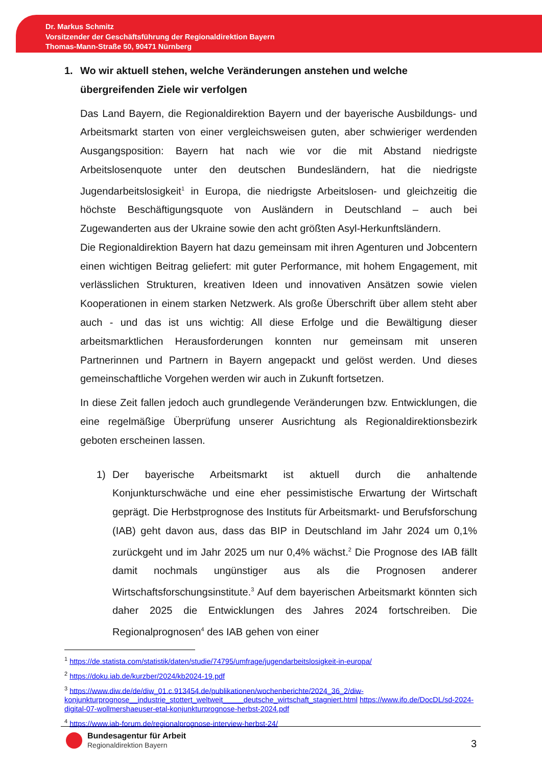Dr. Markus Schmitz
Vorsitzender der Geschäftsführung der Regionaldirektion Bayern
Thomas-Mann-Straße 50, 90471 Nürnberg
1. Wo wir aktuell stehen, welche Veränderungen anstehen und welche übergreifenden Ziele wir verfolgen
Das Land Bayern, die Regionaldirektion Bayern und der bayerische Ausbildungs- und Arbeitsmarkt starten von einer vergleichsweisen guten, aber schwieriger werdenden Ausgangsposition: Bayern hat nach wie vor die mit Abstand niedrigste Arbeitslosenquote unter den deutschen Bundesländern, hat die niedrigste Jugendarbeitslosigkeit<sup>1</sup> in Europa, die niedrigste Arbeitslosen- und gleichzeitig die höchste Beschäftigungsquote von Ausländern in Deutschland – auch bei Zugewanderten aus der Ukraine sowie den acht größten Asyl-Herkunftsländern.
Die Regionaldirektion Bayern hat dazu gemeinsam mit ihren Agenturen und Jobcentern einen wichtigen Beitrag geliefert: mit guter Performance, mit hohem Engagement, mit verlässlichen Strukturen, kreativen Ideen und innovativen Ansätzen sowie vielen Kooperationen in einem starken Netzwerk. Als große Überschrift über allem steht aber auch - und das ist uns wichtig: All diese Erfolge und die Bewältigung dieser arbeitsmarktlichen Herausforderungen konnten nur gemeinsam mit unseren Partnerinnen und Partnern in Bayern angepackt und gelöst werden. Und dieses gemeinschaftliche Vorgehen werden wir auch in Zukunft fortsetzen.
In diese Zeit fallen jedoch auch grundlegende Veränderungen bzw. Entwicklungen, die eine regelmäßige Überprüfung unserer Ausrichtung als Regionaldirektionsbezirk geboten erscheinen lassen.
1) Der bayerische Arbeitsmarkt ist aktuell durch die anhaltende Konjunkturschwäche und eine eher pessimistische Erwartung der Wirtschaft geprägt. Die Herbstprognose des Instituts für Arbeitsmarkt- und Berufsforschung (IAB) geht davon aus, dass das BIP in Deutschland im Jahr 2024 um 0,1% zurückgeht und im Jahr 2025 um nur 0,4% wächst.<sup>2</sup> Die Prognose des IAB fällt damit nochmals ungünstiger aus als die Prognosen anderer Wirtschaftsforschungsinstitute.<sup>3</sup> Auf dem bayerischen Arbeitsmarkt könnten sich daher 2025 die Entwicklungen des Jahres 2024 fortschreiben. Die Regionalprognosen<sup>4</sup> des IAB gehen von einer
<sup>1</sup> https://de.statista.com/statistik/daten/studie/74795/umfrage/jugendarbeitslosigkeit-in-europa/
<sup>2</sup> https://doku.iab.de/kurzber/2024/kb2024-19.pdf
<sup>3</sup> https://www.diw.de/de/diw_01.c.913454.de/publikationen/wochenberichte/2024_36_2/diw-konjunkturprognose__industrie_stottert_weltweit_____deutsche_wirtschaft_stagniert.html https://www.ifo.de/DocDL/sd-2024-digital-07-wollmershaeuser-etal-konjunkturprognose-herbst-2024.pdf
<sup>4</sup> https://www.iab-forum.de/regionalprognose-interview-herbst-24/
Bundesagentur für Arbeit
Regionaldirektion Bayern
3